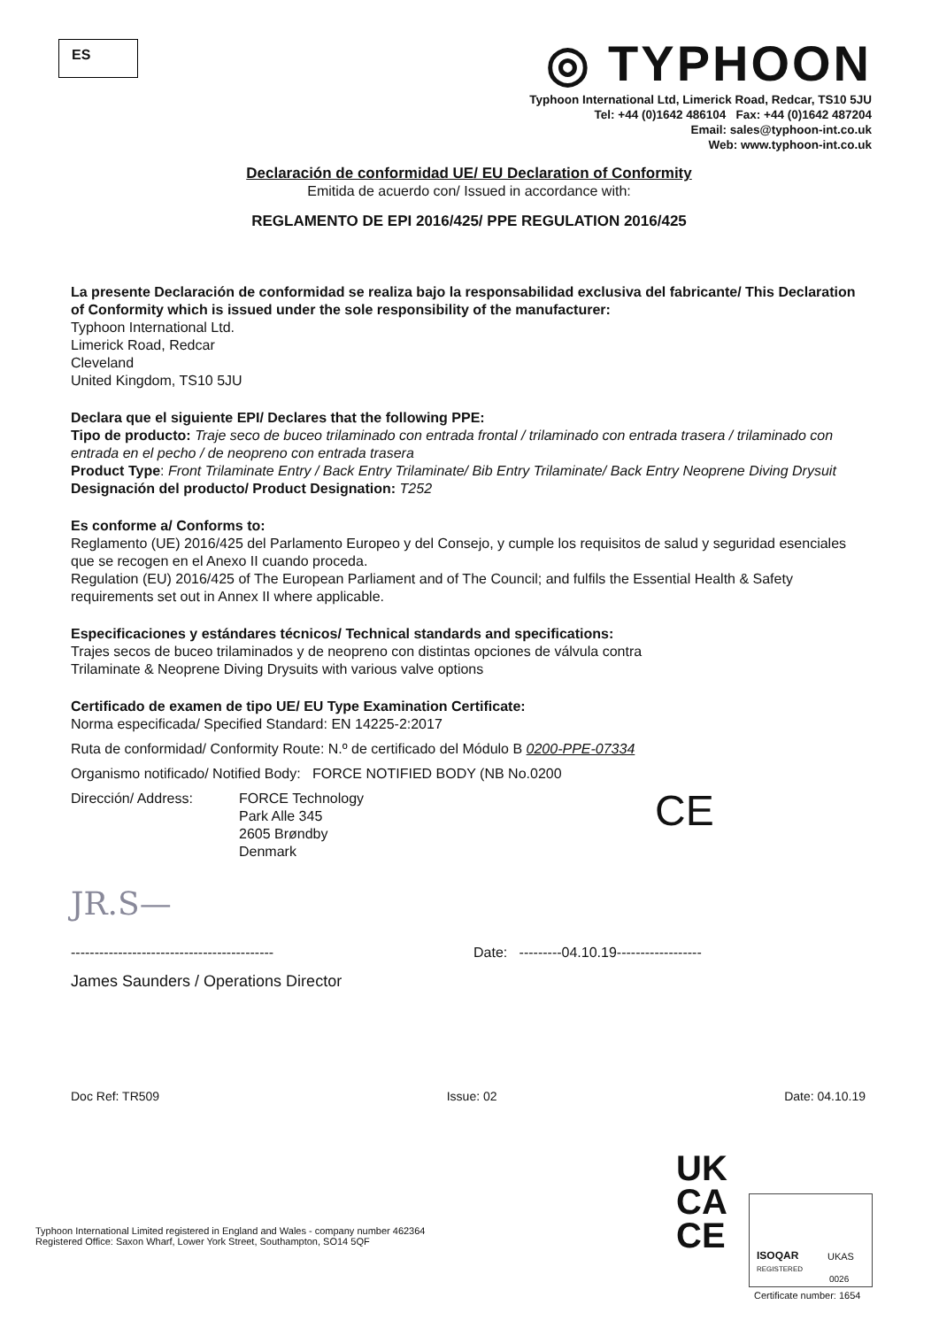ES
◎ TYPHOON
Typhoon International Ltd, Limerick Road, Redcar, TS10 5JU
Tel: +44 (0)1642 486104 Fax: +44 (0)1642 487204
Email: sales@typhoon-int.co.uk
Web: www.typhoon-int.co.uk
Declaración de conformidad UE/ EU Declaration of Conformity
Emitida de acuerdo con/ Issued in accordance with:
REGLAMENTO DE EPI 2016/425/ PPE REGULATION 2016/425
La presente Declaración de conformidad se realiza bajo la responsabilidad exclusiva del fabricante/ This Declaration of Conformity which is issued under the sole responsibility of the manufacturer:
Typhoon International Ltd.
Limerick Road, Redcar
Cleveland
United Kingdom, TS10 5JU
Declara que el siguiente EPI/ Declares that the following PPE:
Tipo de producto: Traje seco de buceo trilaminado con entrada frontal / trilaminado con entrada trasera / trilaminado con entrada en el pecho / de neopreno con entrada trasera
Product Type: Front Trilaminate Entry / Back Entry Trilaminate/ Bib Entry Trilaminate/ Back Entry Neoprene Diving Drysuit
Designación del producto/ Product Designation: T252
Es conforme a/ Conforms to:
Reglamento (UE) 2016/425 del Parlamento Europeo y del Consejo, y cumple los requisitos de salud y seguridad esenciales que se recogen en el Anexo II cuando proceda.
Regulation (EU) 2016/425 of The European Parliament and of The Council; and fulfils the Essential Health & Safety requirements set out in Annex II where applicable.
Especificaciones y estándares técnicos/ Technical standards and specifications:
Trajes secos de buceo trilaminados y de neopreno con distintas opciones de válvula contra
Trilaminate & Neoprene Diving Drysuits with various valve options
Certificado de examen de tipo UE/ EU Type Examination Certificate:
Norma especificada/ Specified Standard: EN 14225-2:2017
Ruta de conformidad/ Conformity Route: N.º de certificado del Módulo B 0200-PPE-07334
Organismo notificado/ Notified Body: FORCE NOTIFIED BODY (NB No.0200
Dirección/ Address: FORCE Technology
Park Alle 345
2605 Brøndby
Denmark
JR.S—
------------------------------------------- Date: ---------04.10.19------------------
James Saunders / Operations Director
CE
Doc Ref: TR509 Issue: 02 Date: 04.10.19
Typhoon International Limited registered in England and Wales - company number 462364
Registered Office: Saxon Wharf, Lower York Street, Southampton, SO14 5QF
UK
CA
CE
ISOQAR
REGISTERED
UKAS
0026
Certificate number: 1654